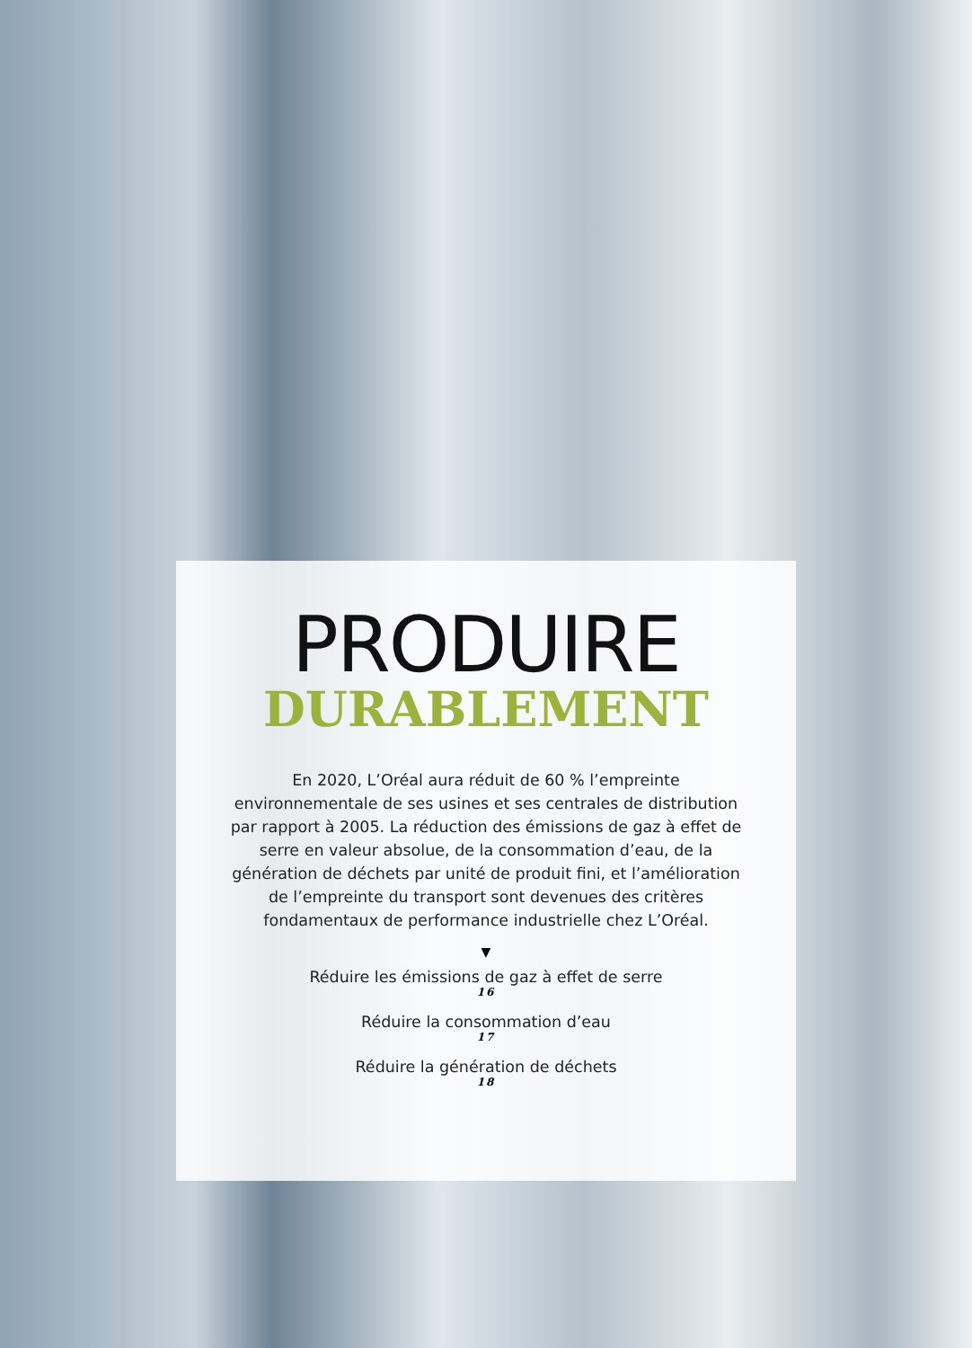PRODUIRE
DURABLEMENT
En 2020, L’Oréal aura réduit de 60 % l’empreinte environnementale de ses usines et ses centrales de distribution par rapport à 2005. La réduction des émissions de gaz à effet de serre en valeur absolue, de la consommation d’eau, de la génération de déchets par unité de produit fini, et l’amélioration de l’empreinte du transport sont devenues des critères fondamentaux de performance industrielle chez L’Oréal.
▼
Réduire les émissions de gaz à effet de serre
16
Réduire la consommation d’eau
17
Réduire la génération de déchets
18